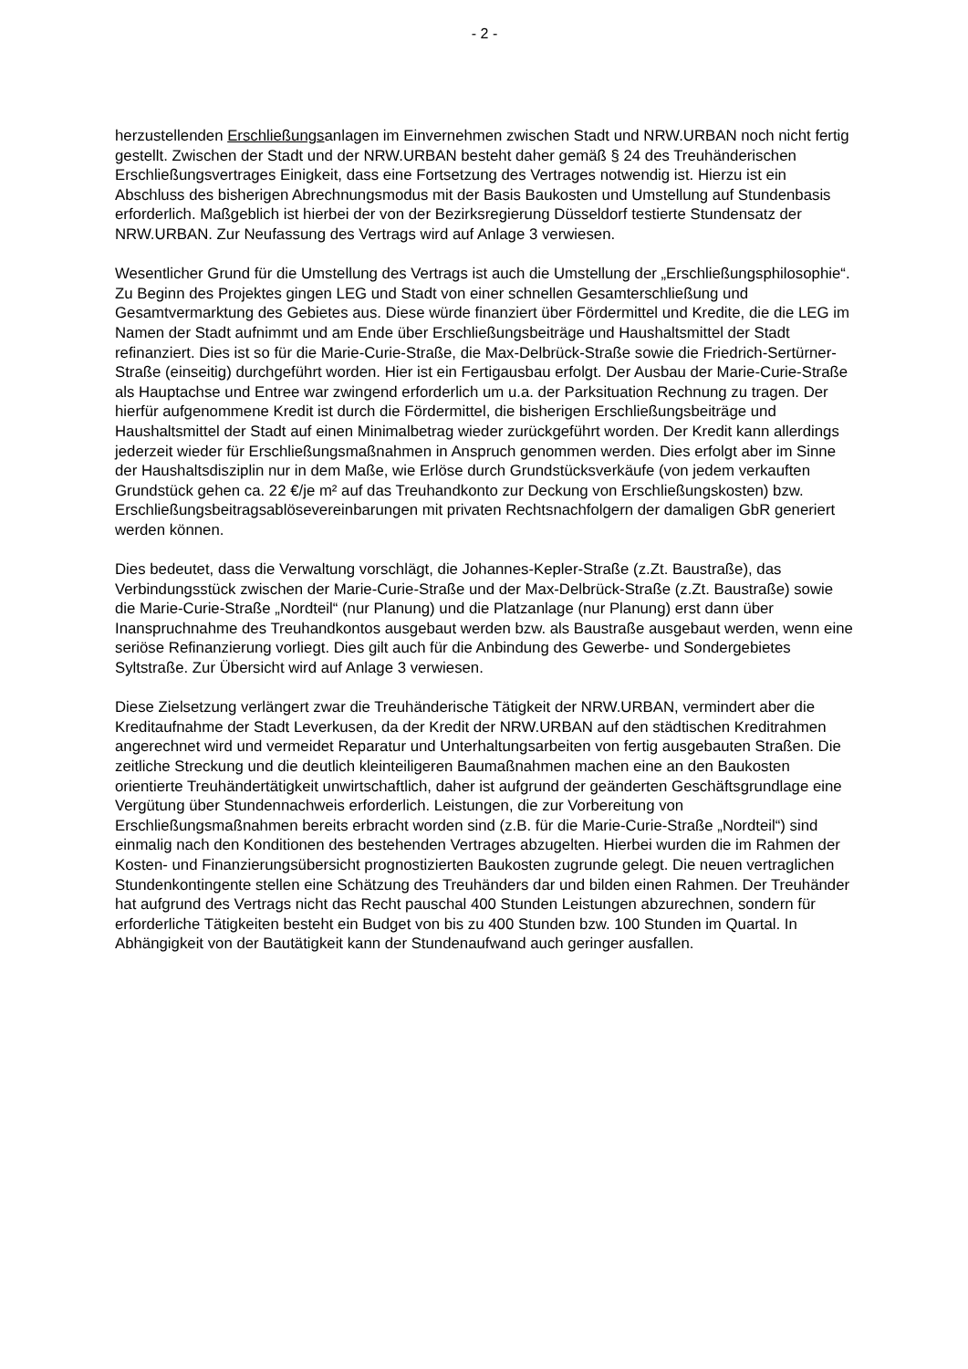- 2 -
herzustellenden Erschließungsanlagen im Einvernehmen zwischen Stadt und NRW.URBAN noch nicht fertig gestellt. Zwischen der Stadt und der NRW.URBAN besteht daher gemäß § 24 des Treuhänderischen Erschließungsvertrages Einigkeit, dass eine Fortsetzung des Vertrages notwendig ist. Hierzu ist ein Abschluss des bisherigen Abrechnungsmodus mit der Basis Baukosten und Umstellung auf Stundenbasis erforderlich. Maßgeblich ist hierbei der von der Bezirksregierung Düsseldorf testierte Stundensatz der NRW.URBAN. Zur Neufassung des Vertrags wird auf Anlage 3 verwiesen.
Wesentlicher Grund für die Umstellung des Vertrags ist auch die Umstellung der „Erschließungsphilosophie“. Zu Beginn des Projektes gingen LEG und Stadt von einer schnellen Gesamterschließung und Gesamtvermarktung des Gebietes aus. Diese würde finanziert über Fördermittel und Kredite, die die LEG im Namen der Stadt aufnimmt und am Ende über Erschließungsbeiträge und Haushaltsmittel der Stadt refinanziert. Dies ist so für die Marie-Curie-Straße, die Max-Delbrück-Straße sowie die Friedrich-Sertürner-Straße (einseitig) durchgeführt worden. Hier ist ein Fertigausbau erfolgt. Der Ausbau der Marie-Curie-Straße als Hauptachse und Entree war zwingend erforderlich um u.a. der Parksituation Rechnung zu tragen. Der hierfür aufgenommene Kredit ist durch die Fördermittel, die bisherigen Erschließungsbeiträge und Haushaltsmittel der Stadt auf einen Minimalbetrag wieder zurückgeführt worden. Der Kredit kann allerdings jederzeit wieder für Erschließungsmaßnahmen in Anspruch genommen werden. Dies erfolgt aber im Sinne der Haushaltsdisziplin nur in dem Maße, wie Erlöse durch Grundstücksverkäufe (von jedem verkauften Grundstück gehen ca. 22 €/je m² auf das Treuhandkonto zur Deckung von Erschließungskosten) bzw. Erschließungsbeitragsablösevereinbarungen mit privaten Rechtsnachfolgern der damaligen GbR generiert werden können.
Dies bedeutet, dass die Verwaltung vorschlägt, die Johannes-Kepler-Straße (z.Zt. Baustraße), das Verbindungsstück zwischen der Marie-Curie-Straße und der Max-Delbrück-Straße (z.Zt. Baustraße) sowie die Marie-Curie-Straße „Nordteil“ (nur Planung) und die Platzanlage (nur Planung) erst dann über Inanspruchnahme des Treuhandkontos ausgebaut werden bzw. als Baustraße ausgebaut werden, wenn eine seriöse Refinanzierung vorliegt. Dies gilt auch für die Anbindung des Gewerbe- und Sondergebietes Syltstraße. Zur Übersicht wird auf Anlage 3 verwiesen.
Diese Zielsetzung verlängert zwar die Treuhänderische Tätigkeit der NRW.URBAN, vermindert aber die Kreditaufnahme der Stadt Leverkusen, da der Kredit der NRW.URBAN auf den städtischen Kreditrahmen angerechnet wird und vermeidet Reparatur und Unterhaltungsarbeiten von fertig ausgebauten Straßen. Die zeitliche Streckung und die deutlich kleinteiligeren Baumaßnahmen machen eine an den Baukosten orientierte Treuhändertätigkeit unwirtschaftlich, daher ist aufgrund der geänderten Geschäftsgrundlage eine Vergütung über Stundennachweis erforderlich. Leistungen, die zur Vorbereitung von Erschließungsmaßnahmen bereits erbracht worden sind (z.B. für die Marie-Curie-Straße „Nordteil“) sind einmalig nach den Konditionen des bestehenden Vertrages abzugelten. Hierbei wurden die im Rahmen der Kosten- und Finanzierungsübersicht prognostizierten Baukosten zugrunde gelegt. Die neuen vertraglichen Stundenkontingente stellen eine Schätzung des Treuhänders dar und bilden einen Rahmen. Der Treuhänder hat aufgrund des Vertrags nicht das Recht pauschal 400 Stunden Leistungen abzurechnen, sondern für erforderliche Tätigkeiten besteht ein Budget von bis zu 400 Stunden bzw. 100 Stunden im Quartal. In Abhängigkeit von der Bautätigkeit kann der Stundenaufwand auch geringer ausfallen.